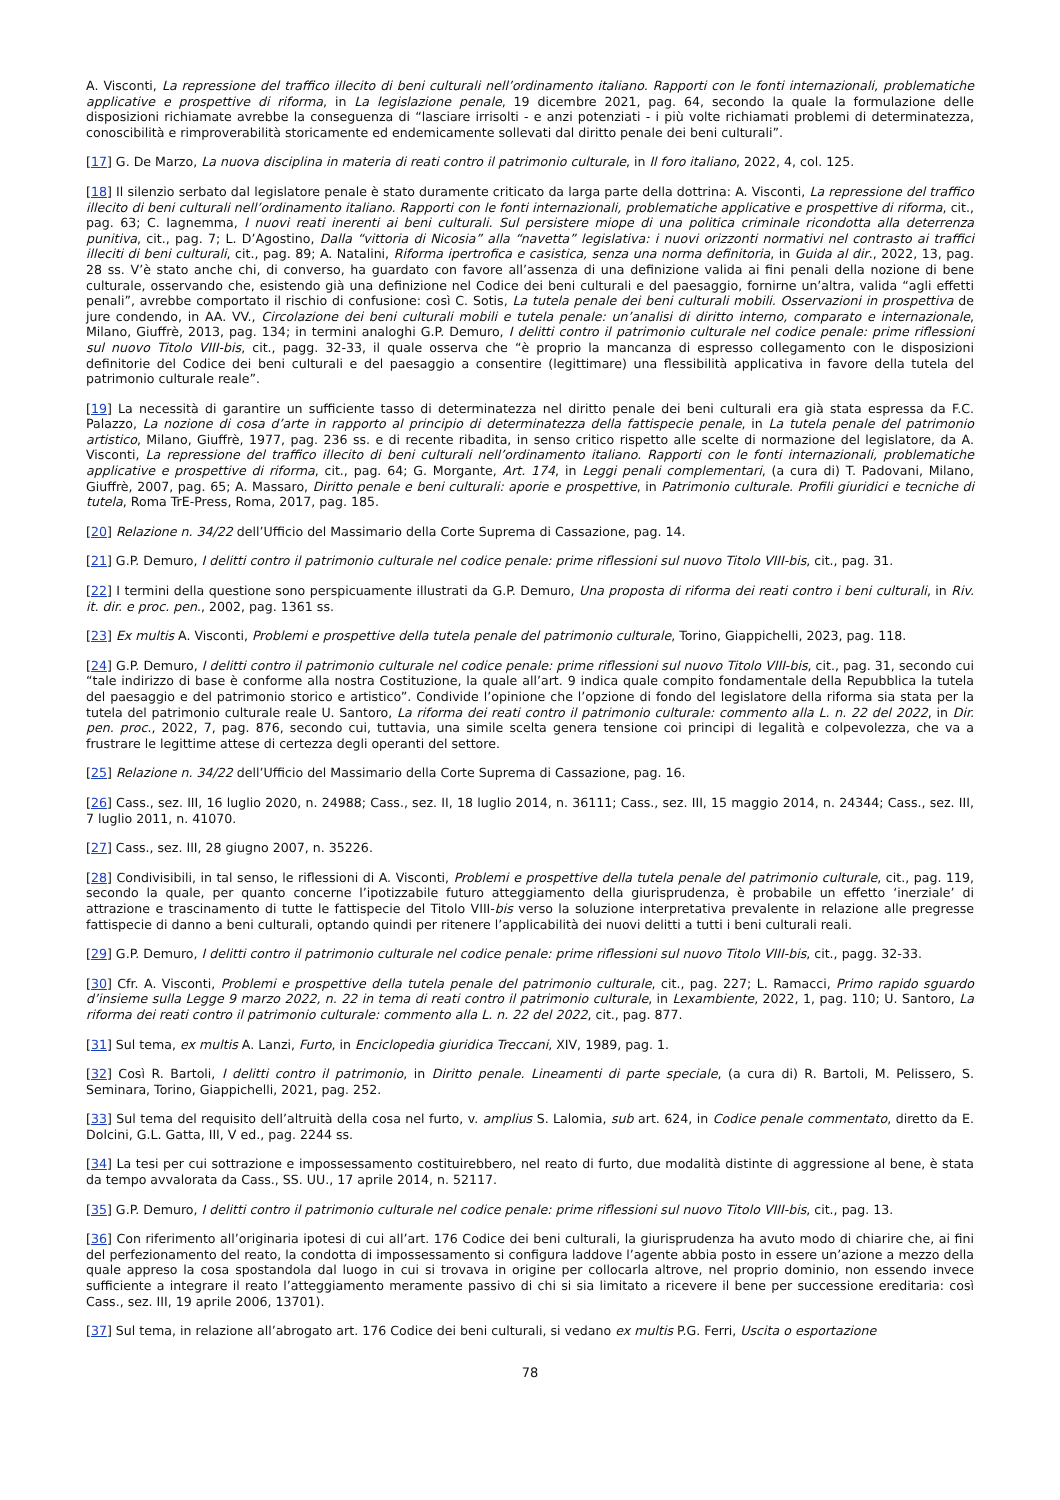A. Visconti, La repressione del traffico illecito di beni culturali nell’ordinamento italiano. Rapporti con le fonti internazionali, problematiche applicative e prospettive di riforma, in La legislazione penale, 19 dicembre 2021, pag. 64, secondo la quale la formulazione delle disposizioni richiamate avrebbe la conseguenza di “lasciare irrisolti - e anzi potenziati - i più volte richiamati problemi di determinatezza, conoscibilità e rimproverabilità storicamente ed endemicamente sollevati dal diritto penale dei beni culturali”.
[17] G. De Marzo, La nuova disciplina in materia di reati contro il patrimonio culturale, in Il foro italiano, 2022, 4, col. 125.
[18] Il silenzio serbato dal legislatore penale è stato duramente criticato da larga parte della dottrina: A. Visconti, La repressione del traffico illecito di beni culturali nell’ordinamento italiano. Rapporti con le fonti internazionali, problematiche applicative e prospettive di riforma, cit., pag. 63; C. Iagnemma, I nuovi reati inerenti ai beni culturali. Sul persistere miope di una politica criminale ricondotta alla deterrenza punitiva, cit., pag. 7; L. D’Agostino, Dalla “vittoria di Nicosia” alla “navetta” legislativa: i nuovi orizzonti normativi nel contrasto ai traffici illeciti di beni culturali, cit., pag. 89; A. Natalini, Riforma ipertrofica e casistica, senza una norma definitoria, in Guida al dir., 2022, 13, pag. 28 ss. V’è stato anche chi, di converso, ha guardato con favore all’assenza di una definizione valida ai fini penali della nozione di bene culturale, osservando che, esistendo già una definizione nel Codice dei beni culturali e del paesaggio, fornirne un’altra, valida “agli effetti penali”, avrebbe comportato il rischio di confusione: così C. Sotis, La tutela penale dei beni culturali mobili. Osservazioni in prospettiva de jure condendo, in AA. VV., Circolazione dei beni culturali mobili e tutela penale: un’analisi di diritto interno, comparato e internazionale, Milano, Giuffrè, 2013, pag. 134; in termini analoghi G.P. Demuro, I delitti contro il patrimonio culturale nel codice penale: prime riflessioni sul nuovo Titolo VIII-bis, cit., pagg. 32-33, il quale osserva che “è proprio la mancanza di espresso collegamento con le disposizioni definitorie del Codice dei beni culturali e del paesaggio a consentire (legittimare) una flessibilità applicativa in favore della tutela del patrimonio culturale reale”.
[19] La necessità di garantire un sufficiente tasso di determinatezza nel diritto penale dei beni culturali era già stata espressa da F.C. Palazzo, La nozione di cosa d’arte in rapporto al principio di determinatezza della fattispecie penale, in La tutela penale del patrimonio artistico, Milano, Giuffrè, 1977, pag. 236 ss. e di recente ribadita, in senso critico rispetto alle scelte di normazione del legislatore, da A. Visconti, La repressione del traffico illecito di beni culturali nell’ordinamento italiano. Rapporti con le fonti internazionali, problematiche applicative e prospettive di riforma, cit., pag. 64; G. Morgante, Art. 174, in Leggi penali complementari, (a cura di) T. Padovani, Milano, Giuffrè, 2007, pag. 65; A. Massaro, Diritto penale e beni culturali: aporie e prospettive, in Patrimonio culturale. Profili giuridici e tecniche di tutela, Roma TrE-Press, Roma, 2017, pag. 185.
[20] Relazione n. 34/22 dell’Ufficio del Massimario della Corte Suprema di Cassazione, pag. 14.
[21] G.P. Demuro, I delitti contro il patrimonio culturale nel codice penale: prime riflessioni sul nuovo Titolo VIII-bis, cit., pag. 31.
[22] I termini della questione sono perspicuamente illustrati da G.P. Demuro, Una proposta di riforma dei reati contro i beni culturali, in Riv. it. dir. e proc. pen., 2002, pag. 1361 ss.
[23] Ex multis A. Visconti, Problemi e prospettive della tutela penale del patrimonio culturale, Torino, Giappichelli, 2023, pag. 118.
[24] G.P. Demuro, I delitti contro il patrimonio culturale nel codice penale: prime riflessioni sul nuovo Titolo VIII-bis, cit., pag. 31, secondo cui “tale indirizzo di base è conforme alla nostra Costituzione, la quale all’art. 9 indica quale compito fondamentale della Repubblica la tutela del paesaggio e del patrimonio storico e artistico”. Condivide l’opinione che l’opzione di fondo del legislatore della riforma sia stata per la tutela del patrimonio culturale reale U. Santoro, La riforma dei reati contro il patrimonio culturale: commento alla L. n. 22 del 2022, in Dir. pen. proc., 2022, 7, pag. 876, secondo cui, tuttavia, una simile scelta genera tensione coi principi di legalità e colpevolezza, che va a frustrare le legittime attese di certezza degli operanti del settore.
[25] Relazione n. 34/22 dell’Ufficio del Massimario della Corte Suprema di Cassazione, pag. 16.
[26] Cass., sez. III, 16 luglio 2020, n. 24988; Cass., sez. II, 18 luglio 2014, n. 36111; Cass., sez. III, 15 maggio 2014, n. 24344; Cass., sez. III, 7 luglio 2011, n. 41070.
[27] Cass., sez. III, 28 giugno 2007, n. 35226.
[28] Condivisibili, in tal senso, le riflessioni di A. Visconti, Problemi e prospettive della tutela penale del patrimonio culturale, cit., pag. 119, secondo la quale, per quanto concerne l’ipotizzabile futuro atteggiamento della giurisprudenza, è probabile un effetto ‘inerziale’ di attrazione e trascinamento di tutte le fattispecie del Titolo VIII-bis verso la soluzione interpretativa prevalente in relazione alle pregresse fattispecie di danno a beni culturali, optando quindi per ritenere l’applicabilità dei nuovi delitti a tutti i beni culturali reali.
[29] G.P. Demuro, I delitti contro il patrimonio culturale nel codice penale: prime riflessioni sul nuovo Titolo VIII-bis, cit., pagg. 32-33.
[30] Cfr. A. Visconti, Problemi e prospettive della tutela penale del patrimonio culturale, cit., pag. 227; L. Ramacci, Primo rapido sguardo d’insieme sulla Legge 9 marzo 2022, n. 22 in tema di reati contro il patrimonio culturale, in Lexambiente, 2022, 1, pag. 110; U. Santoro, La riforma dei reati contro il patrimonio culturale: commento alla L. n. 22 del 2022, cit., pag. 877.
[31] Sul tema, ex multis A. Lanzi, Furto, in Enciclopedia giuridica Treccani, XIV, 1989, pag. 1.
[32] Così R. Bartoli, I delitti contro il patrimonio, in Diritto penale. Lineamenti di parte speciale, (a cura di) R. Bartoli, M. Pelissero, S. Seminara, Torino, Giappichelli, 2021, pag. 252.
[33] Sul tema del requisito dell’altruità della cosa nel furto, v. amplius S. Lalomia, sub art. 624, in Codice penale commentato, diretto da E. Dolcini, G.L. Gatta, III, V ed., pag. 2244 ss.
[34] La tesi per cui sottrazione e impossessamento costituirebbero, nel reato di furto, due modalità distinte di aggressione al bene, è stata da tempo avvalorata da Cass., SS. UU., 17 aprile 2014, n. 52117.
[35] G.P. Demuro, I delitti contro il patrimonio culturale nel codice penale: prime riflessioni sul nuovo Titolo VIII-bis, cit., pag. 13.
[36] Con riferimento all’originaria ipotesi di cui all’art. 176 Codice dei beni culturali, la giurisprudenza ha avuto modo di chiarire che, ai fini del perfezionamento del reato, la condotta di impossessamento si configura laddove l’agente abbia posto in essere un’azione a mezzo della quale appreso la cosa spostandola dal luogo in cui si trovava in origine per collocarla altrove, nel proprio dominio, non essendo invece sufficiente a integrare il reato l’atteggiamento meramente passivo di chi si sia limitato a ricevere il bene per successione ereditaria: così Cass., sez. III, 19 aprile 2006, 13701).
[37] Sul tema, in relazione all’abrogato art. 176 Codice dei beni culturali, si vedano ex multis P.G. Ferri, Uscita o esportazione
78